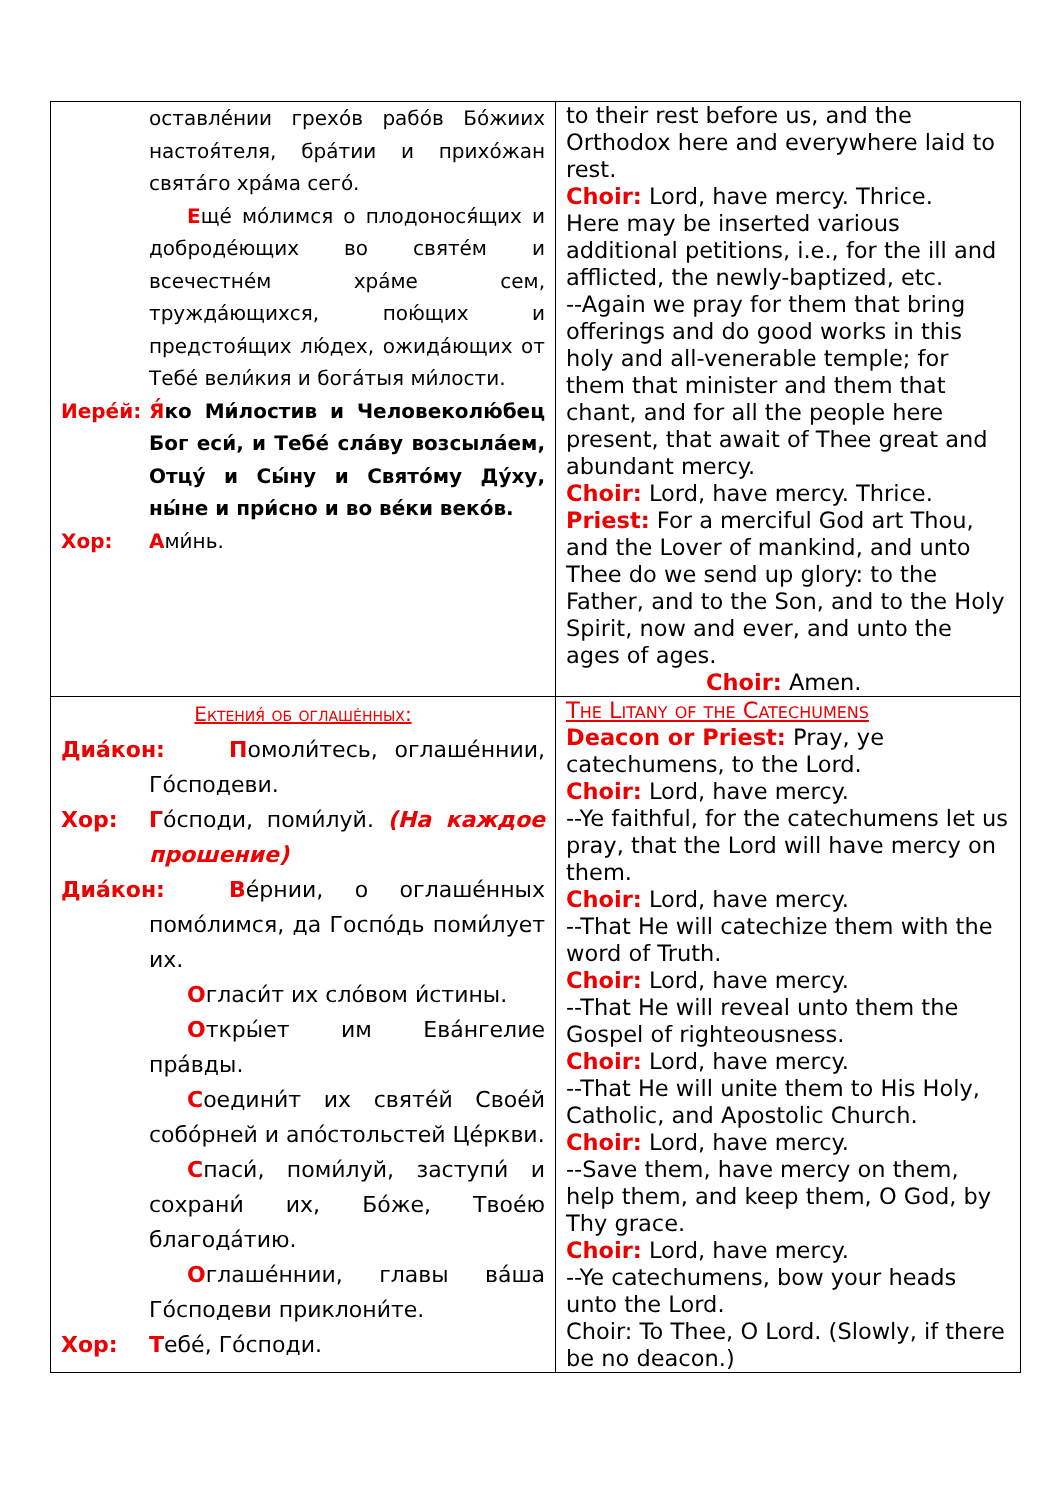| оставлéнии грехóв рабóв Бóжиих настоя́теля, брáтии и прихóжан святáго хрáма сегó. Е щé мóлимся о плодонося́щих и добродéющих во святéм и всечестнéм хрáме сем, труждáющихся, пою́щих и предстоя́щих лю́дех, ожидáющих от Тебé вели́кия и богáтыя ми́лости. Иерéй: Я́ ко Ми́лостив и Человеколю́бец Бог еси́, и Тебé слáву возсылáем, Отцý и Сы́ну и Святóму Дýху, ны́не и при́сно и во вéки векóв. Хор: А ми́нь. | to their rest before us, and the Orthodox here and everywhere laid to rest. Choir: Lord, have mercy. Thrice. Here may be inserted various additional petitions, i.e., for the ill and afflicted, the newly-baptized, etc. --Again we pray for them that bring offerings and do good works in this holy and all-venerable temple; for them that minister and them that chant, and for all the people here present, that await of Thee great and abundant mercy. Choir: Lord, have mercy. Thrice. Priest: For a merciful God art Thou, and the Lover of mankind, and unto Thee do we send up glory: to the Father, and to the Son, and to the Holy Spirit, now and ever, and unto the ages of ages. Choir: Amen. |
| Ектения́ об оглашéнных: Диáкон: П омоли́тесь, оглашéннии, Гóсподеви. Хор: Г óсподи, поми́луй. (На каждое прошение) Диáкон: В éрнии, о оглашéнных помóлимся, да Госпóдь поми́лует их. О гласи́т их слóвом и́стины. О ткры́ет им Евáнгелие прáвды. С оедини́т их святéй Своéй собóрней и апóстольстей Цéркви. С пaси́, поми́луй, заступи́ и сохрани́ их, Бóже, Твоéю благодáтию. О глашéннии, главы вáша Гóсподеви приклони́те. Хор: Т ебé, Гóсподи. | The Litany of the Catechumens Deacon or Priest: Pray, ye catechumens, to the Lord. Choir: Lord, have mercy. --Ye faithful, for the catechumens let us pray, that the Lord will have mercy on them. Choir: Lord, have mercy. --That He will catechize them with the word of Truth. Choir: Lord, have mercy. --That He will reveal unto them the Gospel of righteousness. Choir: Lord, have mercy. --That He will unite them to His Holy, Catholic, and Apostolic Church. Choir: Lord, have mercy. --Save them, have mercy on them, help them, and keep them, O God, by Thy grace. Choir: Lord, have mercy. --Ye catechumens, bow your heads unto the Lord. Choir: To Thee, O Lord. (Slowly, if there be no deacon.) |